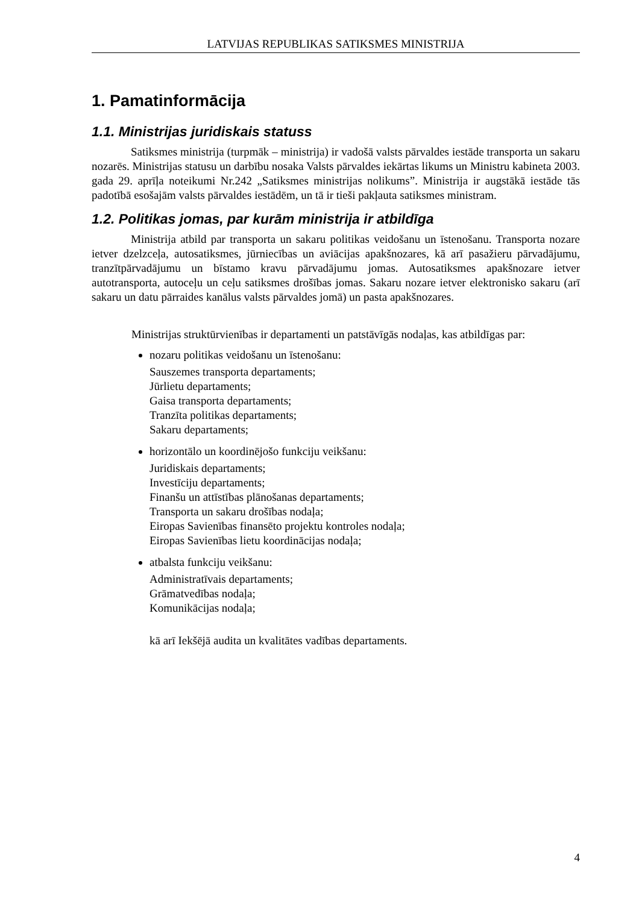LATVIJAS REPUBLIKAS SATIKSMES MINISTRIJA
1. Pamatinformācija
1.1. Ministrijas juridiskais statuss
Satiksmes ministrija (turpmāk – ministrija) ir vadošā valsts pārvaldes iestāde transporta un sakaru nozarēs. Ministrijas statusu un darbību nosaka Valsts pārvaldes iekārtas likums un Ministru kabineta 2003. gada 29. aprīļa noteikumi Nr.242 „Satiksmes ministrijas nolikums”. Ministrija ir augstākā iestāde tās padotībā esošajām valsts pārvaldes iestādēm, un tā ir tieši pakļauta satiksmes ministram.
1.2. Politikas jomas, par kurām ministrija ir atbildīga
Ministrija atbild par transporta un sakaru politikas veidošanu un īstenošanu. Transporta nozare ietver dzelzceļa, autosatiksmes, jūrniecības un aviācijas apakšnozares, kā arī pasažieru pārvadājumu, tranzītpārvadājumu un bīstamo kravu pārvadājumu jomas. Autosatiksmes apakšnozare ietver autotransporta, autoceļu un ceļu satiksmes drošības jomas. Sakaru nozare ietver elektronisko sakaru (arī sakaru un datu pārraides kanālus valsts pārvaldes jomā) un pasta apakšnozares.
Ministrijas struktūrvienības ir departamenti un patstāvīgās nodaļas, kas atbildīgas par:
nozaru politikas veidošanu un īstenošanu:
Sauszemes transporta departaments;
Jūrlietu departaments;
Gaisa transporta departaments;
Tranzīta politikas departaments;
Sakaru departaments;
horizontālo un koordinējošo funkciju veikšanu:
Juridiskais departaments;
Investīciju departaments;
Finanšu un attīstības plānošanas departaments;
Transporta un sakaru drošības nodaļa;
Eiropas Savienības finansēto projektu kontroles nodaļa;
Eiropas Savienības lietu koordinācijas nodaļa;
atbalsta funkciju veikšanu:
Administratīvais departaments;
Grāmatvedības nodaļa;
Komunikācijas nodaļa;
kā arī Iekšējā audita un kvalitātes vadības departaments.
4